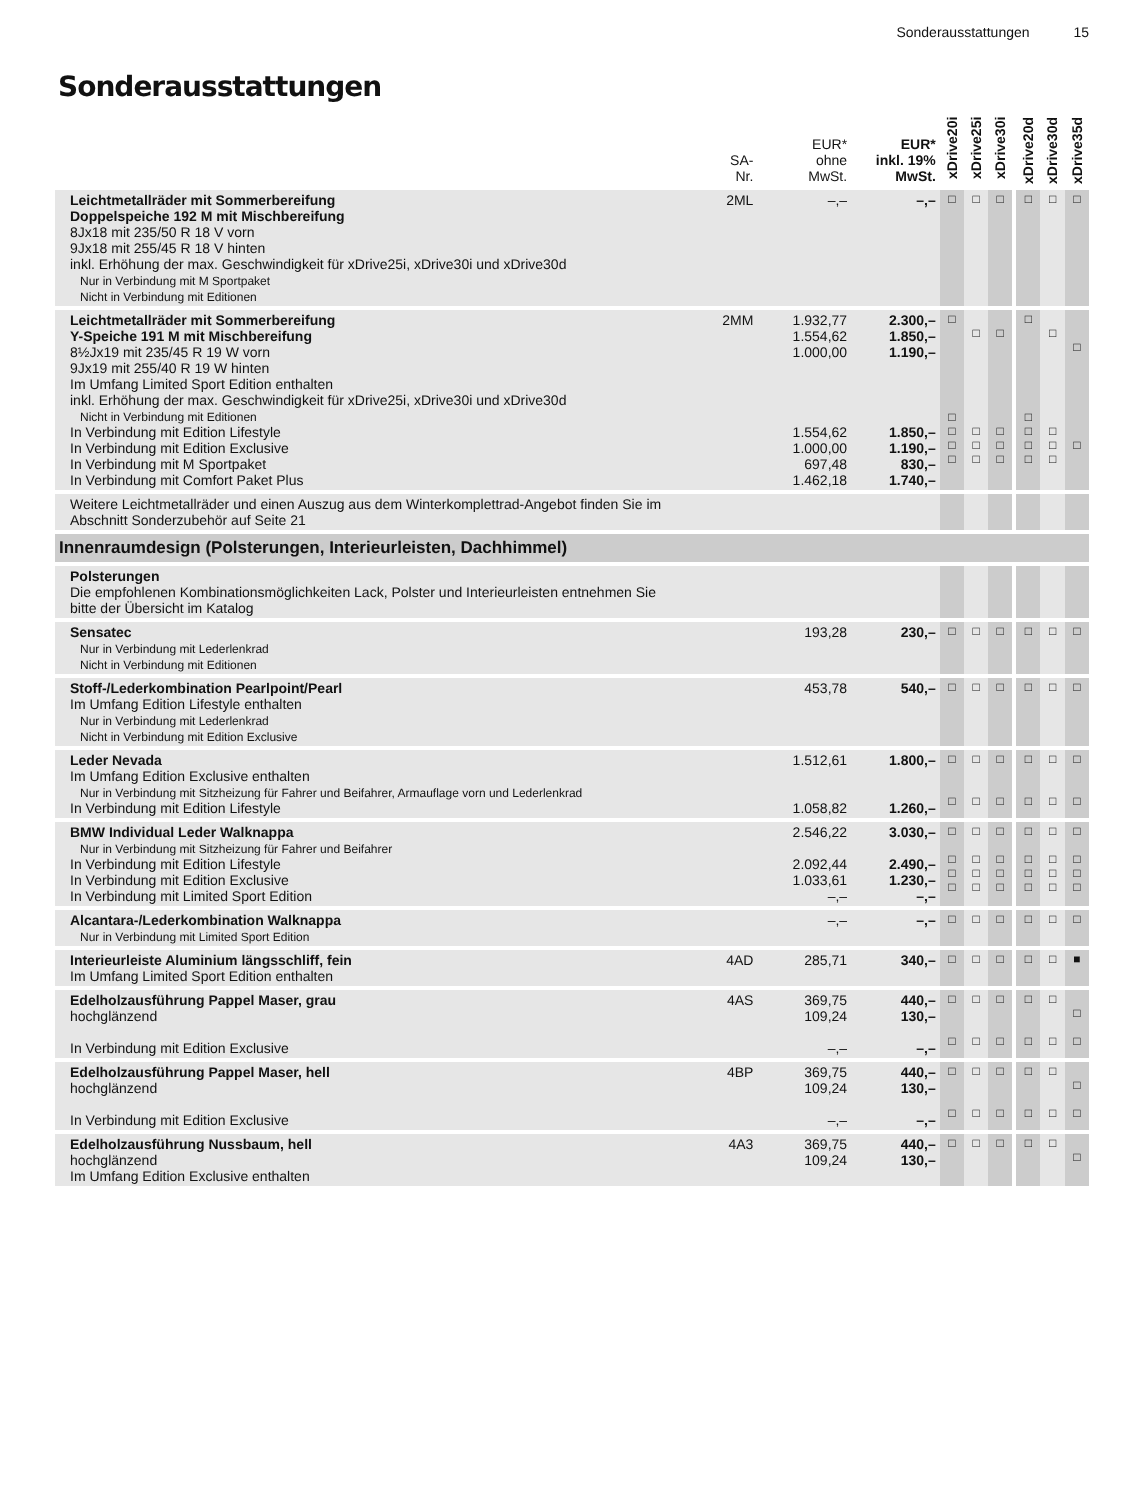Sonderausstattungen 15
Sonderausstattungen
| | SA- Nr. | EUR* ohne MwSt. | EUR* inkl. 19% MwSt. | xDrive20i | xDrive25i | xDrive30i | | xDrive20d | xDrive30d | xDrive35d |
| --- | --- | --- | --- | --- | --- | --- | --- | --- | --- | --- |
| Leichtmetallräder mit Sommerbereifung Doppelspeiche 192 M mit Mischbereifung 8Jx18 mit 235/50 R 18 V vorn 9Jx18 mit 255/45 R 18 V hinten inkl. Erhöhung der max. Geschwindigkeit für xDrive25i, xDrive30i und xDrive30d Nur in Verbindung mit M Sportpaket Nicht in Verbindung mit Editionen | 2ML | –,– | –,– | □ | □ | □ | | □ | □ | □ |
| Leichtmetallräder mit Sommerbereifung Y-Speiche 191 M mit Mischbereifung 8½Jx19 mit 235/45 R 19 W vorn 9Jx19 mit 255/40 R 19 W hinten Im Umfang Limited Sport Edition enthalten inkl. Erhöhung der max. Geschwindigkeit für xDrive25i, xDrive30i und xDrive30d Nicht in Verbindung mit Editionen In Verbindung mit Edition Lifestyle In Verbindung mit Edition Exclusive In Verbindung mit M Sportpaket In Verbindung mit Comfort Paket Plus | 2MM | 1.932,77 1.554,62 1.000,00 1.554,62 1.000,00 697,48 1.462,18 | 2.300,– 1.850,– 1.190,– 1.850,– 1.190,– 830,– 1.740,– | □ □ □ □ □ | □ □ □ □ | □ □ □ □ | | □ □ □ □ □ | □ □ □ □ | □ □ |
| Weitere Leichtmetallräder und einen Auszug aus dem Winterkomplettrad-Angebot finden Sie im Abschnitt Sonderzubehör auf Seite 21 | | | | | | | | | | |
| Innenraumdesign (Polsterungen, Interieurleisten, Dachhimmel) | | | | | | | | | | |
| Polsterungen Die empfohlenen Kombinationsmöglichkeiten Lack, Polster und Interieurleisten entnehmen Sie bitte der Übersicht im Katalog | | | | | | | | | | |
| Sensatec Nur in Verbindung mit Lederlenkrad Nicht in Verbindung mit Editionen | | 193,28 | 230,– | □ | □ | □ | | □ | □ | □ |
| Stoff-/Lederkombination Pearlpoint/Pearl Im Umfang Edition Lifestyle enthalten Nur in Verbindung mit Lederlenkrad Nicht in Verbindung mit Edition Exclusive | | 453,78 | 540,– | □ | □ | □ | | □ | □ | □ |
| Leder Nevada Im Umfang Edition Exclusive enthalten Nur in Verbindung mit Sitzheizung für Fahrer und Beifahrer, Armauflage vorn und Lederlenkrad In Verbindung mit Edition Lifestyle | | 1.512,61 1.058,82 | 1.800,– 1.260,– | □ □ | □ □ | □ □ | | □ □ | □ □ | □ □ |
| BMW Individual Leder Walknappa Nur in Verbindung mit Sitzheizung für Fahrer und Beifahrer In Verbindung mit Edition Lifestyle In Verbindung mit Edition Exclusive In Verbindung mit Limited Sport Edition | | 2.546,22 2.092,44 1.033,61 –,– | 3.030,– 2.490,– 1.230,– –,– | □ □ □ □ | □ □ □ □ | □ □ □ □ | | □ □ □ □ | □ □ □ □ | □ □ □ □ |
| Alcantara-/Lederkombination Walknappa Nur in Verbindung mit Limited Sport Edition | | –,– | –,– | □ | □ | □ | | □ | □ | □ |
| Interieurleiste Aluminium längsschliff, fein Im Umfang Limited Sport Edition enthalten | 4AD | 285,71 | 340,– | □ | □ | □ | | □ | □ | ■ |
| Edelholzausführung Pappel Maser, grau hochglänzend In Verbindung mit Edition Exclusive | 4AS | 369,75 109,24 –,– | 440,– 130,– –,– | □ □ | □ □ | □ □ | | □ □ | □ □ | □ □ |
| Edelholzausführung Pappel Maser, hell hochglänzend In Verbindung mit Edition Exclusive | 4BP | 369,75 109,24 –,– | 440,– 130,– –,– | □ □ | □ □ | □ □ | | □ □ | □ □ | □ □ |
| Edelholzausführung Nussbaum, hell hochglänzend Im Umfang Edition Exclusive enthalten | 4A3 | 369,75 109,24 | 440,– 130,– | □ | □ | □ | | □ | □ | □ |